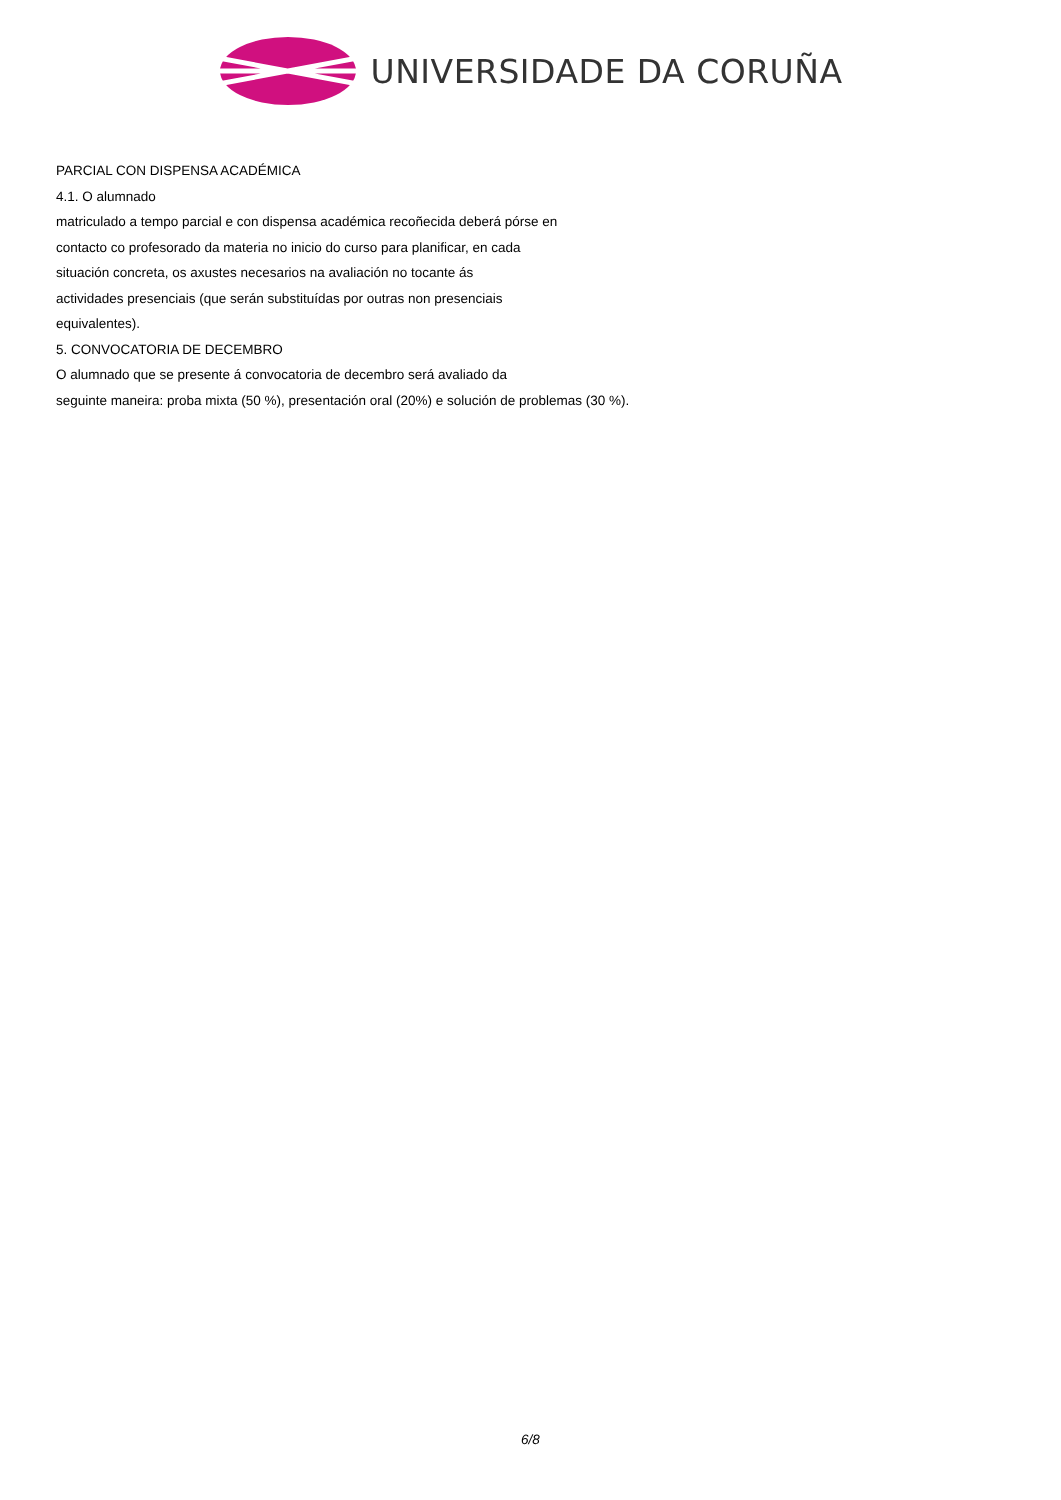UNIVERSIDADE DA CORUÑA
PARCIAL CON DISPENSA ACADÉMICA
4.1. O alumnado
matriculado a tempo parcial e con dispensa académica recoñecida deberá pórse en
contacto co profesorado da materia no inicio do curso para planificar, en cada
situación concreta, os axustes necesarios na avaliación no tocante ás
actividades presenciais (que serán substituídas por outras non presenciais
equivalentes).
5. CONVOCATORIA DE DECEMBRO
O alumnado que se presente á convocatoria de decembro será avaliado da
seguinte maneira: proba mixta (50 %), presentación oral (20%) e solución de problemas (30 %).
6/8